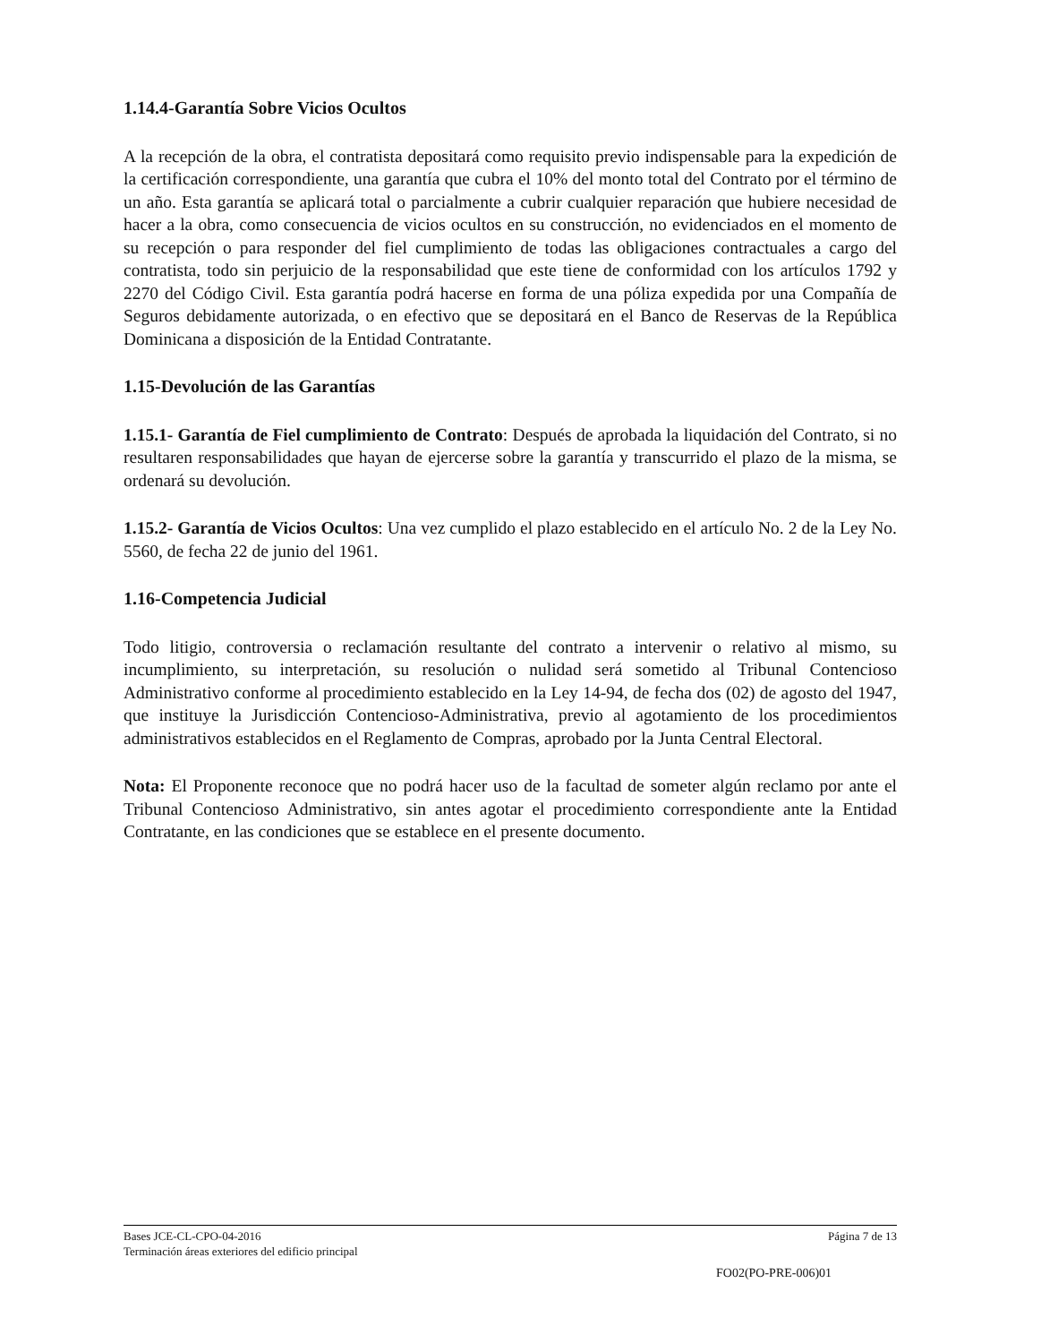1.14.4-Garantía Sobre Vicios Ocultos
A la recepción de la obra, el contratista depositará como requisito previo indispensable para la expedición de la certificación correspondiente, una garantía que cubra el 10% del monto total del Contrato por el término de un año. Esta garantía se aplicará total o parcialmente a cubrir cualquier reparación que hubiere necesidad de hacer a la obra, como consecuencia de vicios ocultos en su construcción, no evidenciados en el momento de su recepción o para responder del fiel cumplimiento de todas las obligaciones contractuales a cargo del contratista, todo sin perjuicio de la responsabilidad que este tiene de conformidad con los artículos 1792 y 2270 del Código Civil. Esta garantía podrá hacerse en forma de una póliza expedida por una Compañía de Seguros debidamente autorizada, o en efectivo que se depositará en el Banco de Reservas de la República Dominicana a disposición de la Entidad Contratante.
1.15-Devolución de las Garantías
1.15.1- Garantía de Fiel cumplimiento de Contrato: Después de aprobada la liquidación del Contrato, si no resultaren responsabilidades que hayan de ejercerse sobre la garantía y transcurrido el plazo de la misma, se ordenará su devolución.
1.15.2- Garantía de Vicios Ocultos: Una vez cumplido el plazo establecido en el artículo No. 2 de la Ley No. 5560, de fecha 22 de junio del 1961.
1.16-Competencia Judicial
Todo litigio, controversia o reclamación resultante del contrato a intervenir o relativo al mismo, su incumplimiento, su interpretación, su resolución o nulidad será sometido al Tribunal Contencioso Administrativo conforme al procedimiento establecido en la Ley 14-94, de fecha dos (02) de agosto del 1947, que instituye la Jurisdicción Contencioso-Administrativa, previo al agotamiento de los procedimientos administrativos establecidos en el Reglamento de Compras, aprobado por la Junta Central Electoral.
Nota: El Proponente reconoce que no podrá hacer uso de la facultad de someter algún reclamo por ante el Tribunal Contencioso Administrativo, sin antes agotar el procedimiento correspondiente ante la Entidad Contratante, en las condiciones que se establece en el presente documento.
Bases JCE-CL-CPO-04-2016 Página 7 de 13
Terminación áreas exteriores del edificio principal
FO02(PO-PRE-006)01